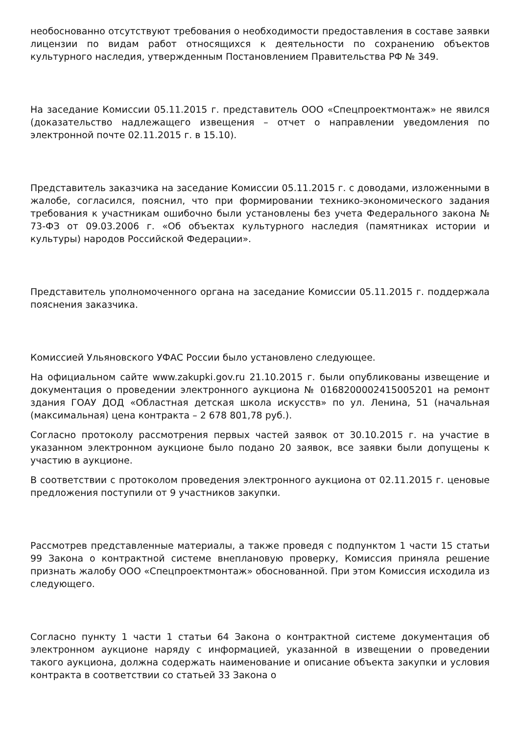необоснованно отсутствуют требования о необходимости предоставления в составе заявки лицензии по видам работ относящихся к деятельности по сохранению объектов культурного наследия, утвержденным Постановлением Правительства РФ № 349.
На заседание Комиссии 05.11.2015 г. представитель ООО «Спецпроектмонтаж» не явился (доказательство надлежащего извещения – отчет о направлении уведомления по электронной почте 02.11.2015 г. в 15.10).
Представитель заказчика на заседание Комиссии 05.11.2015 г. с доводами, изложенными в жалобе, согласился, пояснил, что при формировании технико-экономического задания требования к участникам ошибочно были установлены без учета Федерального закона № 73-ФЗ от 09.03.2006 г. «Об объектах культурного наследия (памятниках истории и культуры) народов Российской Федерации».
Представитель уполномоченного органа на заседание Комиссии 05.11.2015 г. поддержала пояснения заказчика.
Комиссией Ульяновского УФАС России было установлено следующее.
На официальном сайте www.zakupki.gov.ru 21.10.2015 г. были опубликованы извещение и документация о проведении электронного аукциона № 0168200002415005201 на ремонт здания ГОАУ ДОД «Областная детская школа искусств» по ул. Ленина, 51 (начальная (максимальная) цена контракта – 2 678 801,78 руб.).
Согласно протоколу рассмотрения первых частей заявок от 30.10.2015 г. на участие в указанном электронном аукционе было подано 20 заявок, все заявки были допущены к участию в аукционе.
В соответствии с протоколом проведения электронного аукциона от 02.11.2015 г. ценовые предложения поступили от 9 участников закупки.
Рассмотрев представленные материалы, а также проведя с подпунктом 1 части 15 статьи 99 Закона о контрактной системе внеплановую проверку, Комиссия приняла решение признать жалобу ООО «Спецпроектмонтаж» обоснованной. При этом Комиссия исходила из следующего.
Согласно пункту 1 части 1 статьи 64 Закона о контрактной системе документация об электронном аукционе наряду с информацией, указанной в извещении о проведении такого аукциона, должна содержать наименование и описание объекта закупки и условия контракта в соответствии со статьей 33 Закона о